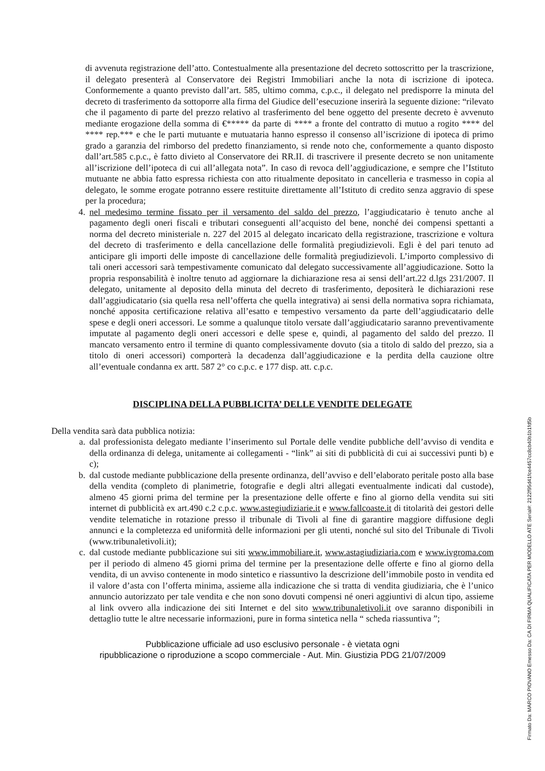di avvenuta registrazione dell’atto. Contestualmente alla presentazione del decreto sottoscritto per la trascrizione, il delegato presenterà al Conservatore dei Registri Immobiliari anche la nota di iscrizione di ipoteca. Conformemente a quanto previsto dall’art. 585, ultimo comma, c.p.c., il delegato nel predisporre la minuta del decreto di trasferimento da sottoporre alla firma del Giudice dell’esecuzione inserirà la seguente dizione: “rilevato che il pagamento di parte del prezzo relativo al trasferimento del bene oggetto del presente decreto è avvenuto mediante erogazione della somma di €***** da parte di **** a fronte del contratto di mutuo a rogito **** del **** rep.*** e che le parti mutuante e mutuataria hanno espresso il consenso all’iscrizione di ipoteca di primo grado a garanzia del rimborso del predetto finanziamento, si rende noto che, conformemente a quanto disposto dall’art.585 c.p.c., è fatto divieto al Conservatore dei RR.II. di trascrivere il presente decreto se non unitamente all’iscrizione dell’ipoteca di cui all’allegata nota”. In caso di revoca dell’aggiudicazione, e sempre che l’Istituto mutuante ne abbia fatto espressa richiesta con atto ritualmente depositato in cancelleria e trasmesso in copia al delegato, le somme erogate potranno essere restituite direttamente all’Istituto di credito senza aggravio di spese per la procedura;
4. nel medesimo termine fissato per il versamento del saldo del prezzo, l’aggiudicatario è tenuto anche al pagamento degli oneri fiscali e tributari conseguenti all’acquisto del bene, nonché dei compensi spettanti a norma del decreto ministeriale n. 227 del 2015 al delegato incaricato della registrazione, trascrizione e voltura del decreto di trasferimento e della cancellazione delle formalità pregiudizievoli. Egli è del pari tenuto ad anticipare gli importi delle imposte di cancellazione delle formalità pregiudizievoli. L’importo complessivo di tali oneri accessori sarà tempestivamente comunicato dal delegato successivamente all’aggiudicazione. Sotto la propria responsabilità è inoltre tenuto ad aggiornare la dichiarazione resa ai sensi dell’art.22 d.lgs 231/2007. Il delegato, unitamente al deposito della minuta del decreto di trasferimento, depositerà le dichiarazioni rese dall’aggiudicatario (sia quella resa nell’offerta che quella integrativa) ai sensi della normativa sopra richiamata, nonché apposita certificazione relativa all’esatto e tempestivo versamento da parte dell’aggiudicatario delle spese e degli oneri accessori. Le somme a qualunque titolo versate dall’aggiudicatario saranno preventivamente imputate al pagamento degli oneri accessori e delle spese e, quindi, al pagamento del saldo del prezzo. Il mancato versamento entro il termine di quanto complessivamente dovuto (sia a titolo di saldo del prezzo, sia a titolo di oneri accessori) comporterà la decadenza dall’aggiudicazione e la perdita della cauzione oltre all’eventuale condanna ex artt. 587 2° co c.p.c. e 177 disp. att. c.p.c.
DISCIPLINA DELLA PUBBLICITA’ DELLE VENDITE DELEGATE
Della vendita sarà data pubblica notizia:
a. dal professionista delegato mediante l’inserimento sul Portale delle vendite pubbliche dell’avviso di vendita e della ordinanza di delega, unitamente ai collegamenti - “link” ai siti di pubblicità di cui ai successivi punti b) e c);
b. dal custode mediante pubblicazione della presente ordinanza, dell’avviso e dell’elaborato peritale posto alla base della vendita (completo di planimetrie, fotografie e degli altri allegati eventualmente indicati dal custode), almeno 45 giorni prima del termine per la presentazione delle offerte e fino al giorno della vendita sui siti internet di pubblicità ex art.490 c.2 c.p.c. www.astegiudiziarie.it e www.fallcoaste.it di titolarità dei gestori delle vendite telematiche in rotazione presso il tribunale di Tivoli al fine di garantire maggiore diffusione degli annunci e la completezza ed uniformità delle informazioni per gli utenti, nonché sul sito del Tribunale di Tivoli (www.tribunaletivoli.it);
c. dal custode mediante pubblicazione sui siti www.immobiliare.it, www.astagiudiziaria.com e www.ivgroma.com per il periodo di almeno 45 giorni prima del termine per la presentazione delle offerte e fino al giorno della vendita, di un avviso contenente in modo sintetico e riassuntivo la descrizione dell’immobile posto in vendita ed il valore d’asta con l’offerta minima, assieme alla indicazione che si tratta di vendita giudiziaria, che è l’unico annuncio autorizzato per tale vendita e che non sono dovuti compensi né oneri aggiuntivi di alcun tipo, assieme al link ovvero alla indicazione dei siti Internet e del sito www.tribunaletivoli.it ove saranno disponibili in dettaglio tutte le altre necessarie informazioni, pure in forma sintetica nella “ scheda riassuntiva ”;
Pubblicazione ufficiale ad uso esclusivo personale - è vietata ogni
ripubblicazione o riproduzione a scopo commerciale - Aut. Min. Giustizia PDG 21/07/2009
Firmato Da: MARCO PIOVANO Emesso Da: CA DI FIRMA QUALIFICATA PER MODELLO ATE Serial#: 2122f95d41fce4457cc8cb40b1b1fd5b